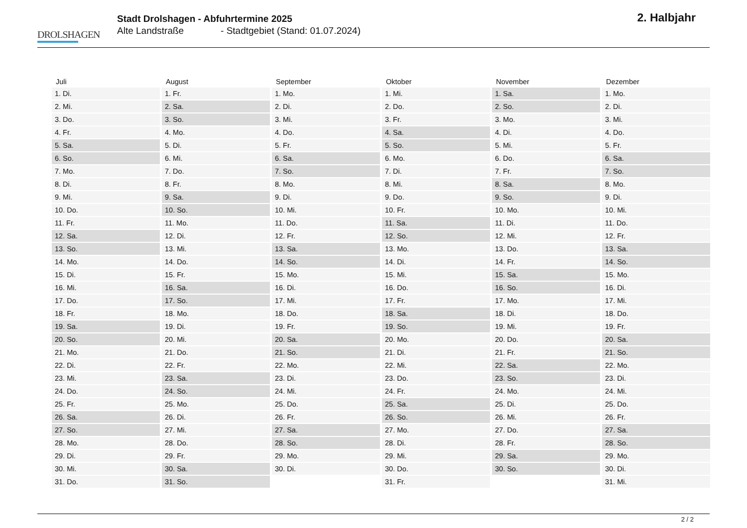DROLSHAGEN
Stadt Drolshagen - Abfuhrtermine 2025
Alte Landstraße - Stadtgebiet (Stand: 01.07.2024)
2. Halbjahr
| Juli | August | September | Oktober | November | Dezember |
| --- | --- | --- | --- | --- | --- |
| 1. Di. | 1. Fr. | 1. Mo. | 1. Mi. | 1. Sa. | 1. Mo. |
| 2. Mi. | 2. Sa. | 2. Di. | 2. Do. | 2. So. | 2. Di. |
| 3. Do. | 3. So. | 3. Mi. | 3. Fr. | 3. Mo. | 3. Mi. |
| 4. Fr. | 4. Mo. | 4. Do. | 4. Sa. | 4. Di. | 4. Do. |
| 5. Sa. | 5. Di. | 5. Fr. | 5. So. | 5. Mi. | 5. Fr. |
| 6. So. | 6. Mi. | 6. Sa. | 6. Mo. | 6. Do. | 6. Sa. |
| 7. Mo. | 7. Do. | 7. So. | 7. Di. | 7. Fr. | 7. So. |
| 8. Di. | 8. Fr. | 8. Mo. | 8. Mi. | 8. Sa. | 8. Mo. |
| 9. Mi. | 9. Sa. | 9. Di. | 9. Do. | 9. So. | 9. Di. |
| 10. Do. | 10. So. | 10. Mi. | 10. Fr. | 10. Mo. | 10. Mi. |
| 11. Fr. | 11. Mo. | 11. Do. | 11. Sa. | 11. Di. | 11. Do. |
| 12. Sa. | 12. Di. | 12. Fr. | 12. So. | 12. Mi. | 12. Fr. |
| 13. So. | 13. Mi. | 13. Sa. | 13. Mo. | 13. Do. | 13. Sa. |
| 14. Mo. | 14. Do. | 14. So. | 14. Di. | 14. Fr. | 14. So. |
| 15. Di. | 15. Fr. | 15. Mo. | 15. Mi. | 15. Sa. | 15. Mo. |
| 16. Mi. | 16. Sa. | 16. Di. | 16. Do. | 16. So. | 16. Di. |
| 17. Do. | 17. So. | 17. Mi. | 17. Fr. | 17. Mo. | 17. Mi. |
| 18. Fr. | 18. Mo. | 18. Do. | 18. Sa. | 18. Di. | 18. Do. |
| 19. Sa. | 19. Di. | 19. Fr. | 19. So. | 19. Mi. | 19. Fr. |
| 20. So. | 20. Mi. | 20. Sa. | 20. Mo. | 20. Do. | 20. Sa. |
| 21. Mo. | 21. Do. | 21. So. | 21. Di. | 21. Fr. | 21. So. |
| 22. Di. | 22. Fr. | 22. Mo. | 22. Mi. | 22. Sa. | 22. Mo. |
| 23. Mi. | 23. Sa. | 23. Di. | 23. Do. | 23. So. | 23. Di. |
| 24. Do. | 24. So. | 24. Mi. | 24. Fr. | 24. Mo. | 24. Mi. |
| 25. Fr. | 25. Mo. | 25. Do. | 25. Sa. | 25. Di. | 25. Do. |
| 26. Sa. | 26. Di. | 26. Fr. | 26. So. | 26. Mi. | 26. Fr. |
| 27. So. | 27. Mi. | 27. Sa. | 27. Mo. | 27. Do. | 27. Sa. |
| 28. Mo. | 28. Do. | 28. So. | 28. Di. | 28. Fr. | 28. So. |
| 29. Di. | 29. Fr. | 29. Mo. | 29. Mi. | 29. Sa. | 29. Mo. |
| 30. Mi. | 30. Sa. | 30. Di. | 30. Do. | 30. So. | 30. Di. |
| 31. Do. | 31. So. | | 31. Fr. | | 31. Mi. |
2 / 2